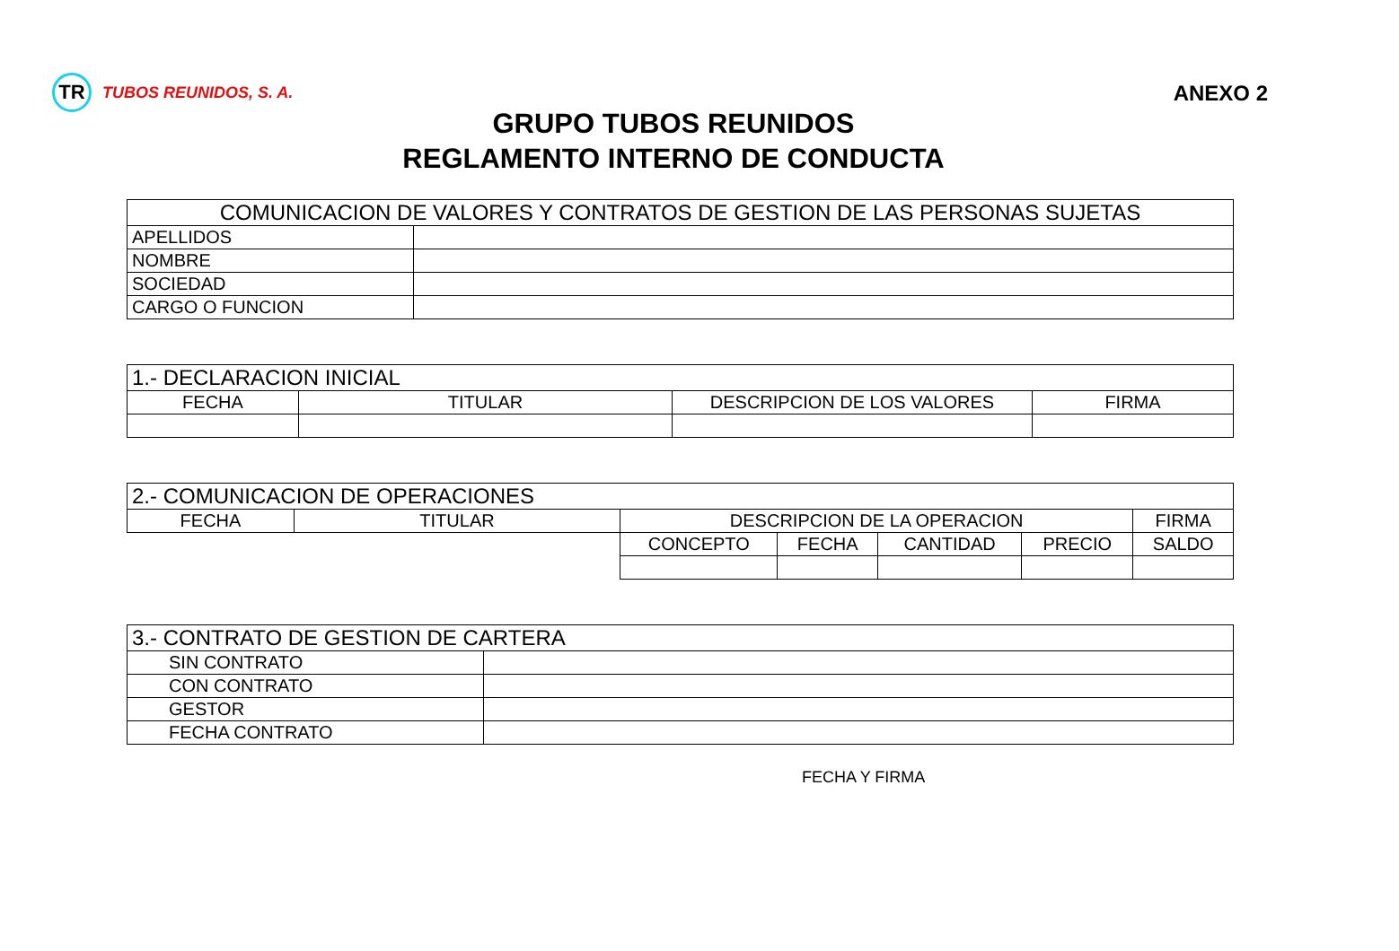TR
TUBOS REUNIDOS, S. A.
ANEXO 2
GRUPO TUBOS REUNIDOS
REGLAMENTO INTERNO DE CONDUCTA
| COMUNICACION DE VALORES Y CONTRATOS DE GESTION DE LAS PERSONAS SUJETAS | |
| --- | --- |
| APELLIDOS | |
| NOMBRE | |
| SOCIEDAD | |
| CARGO O FUNCION | |
| 1.- DECLARACION INICIAL | | | |
| --- | --- | --- | --- |
| FECHA | TITULAR | DESCRIPCION DE LOS VALORES | FIRMA |
| 2.- COMUNICACION DE OPERACIONES | | | | | | |
| --- | --- | --- | --- | --- | --- | --- |
| FECHA | TITULAR | DESCRIPCION DE LA OPERACION | | | | FIRMA |
| | | CONCEPTO | FECHA | CANTIDAD | PRECIO | SALDO |
| 3.- CONTRATO DE GESTION DE CARTERA | |
| --- | --- |
| SIN CONTRATO | |
| CON CONTRATO | |
| GESTOR | |
| FECHA CONTRATO | |
FECHA Y FIRMA